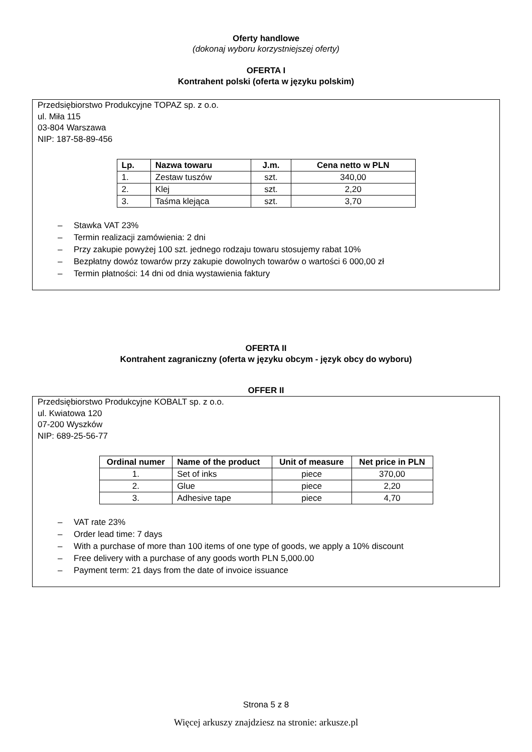Oferty handlowe
(dokonaj wyboru korzystniejszej oferty)
OFERTA I
Kontrahent polski (oferta w języku polskim)
Przedsiębiorstwo Produkcyjne TOPAZ sp. z o.o.
ul. Miła 115
03-804 Warszawa
NIP: 187-58-89-456
| Lp. | Nazwa towaru | J.m. | Cena netto w PLN |
| --- | --- | --- | --- |
| 1. | Zestaw tuszów | szt. | 340,00 |
| 2. | Klej | szt. | 2,20 |
| 3. | Taśma klejąca | szt. | 3,70 |
– Stawka VAT 23%
– Termin realizacji zamówienia: 2 dni
– Przy zakupie powyżej 100 szt. jednego rodzaju towaru stosujemy rabat 10%
– Bezpłatny dowóz towarów przy zakupie dowolnych towarów o wartości 6 000,00 zł
– Termin płatności: 14 dni od dnia wystawienia faktury
OFERTA II
Kontrahent zagraniczny (oferta w języku obcym - język obcy do wyboru)
OFFER II
Przedsiębiorstwo Produkcyjne KOBALT sp. z o.o.
ul. Kwiatowa 120
07-200 Wyszków
NIP: 689-25-56-77
| Ordinal numer | Name of the product | Unit of measure | Net price in PLN |
| --- | --- | --- | --- |
| 1. | Set of inks | piece | 370,00 |
| 2. | Glue | piece | 2,20 |
| 3. | Adhesive tape | piece | 4,70 |
– VAT rate 23%
– Order lead time: 7 days
– With a purchase of more than 100 items of one type of goods, we apply a 10% discount
– Free delivery with a purchase of any goods worth PLN 5,000.00
– Payment term: 21 days from the date of invoice issuance
Strona 5 z 8
Więcej arkuszy znajdziesz na stronie: arkusze.pl